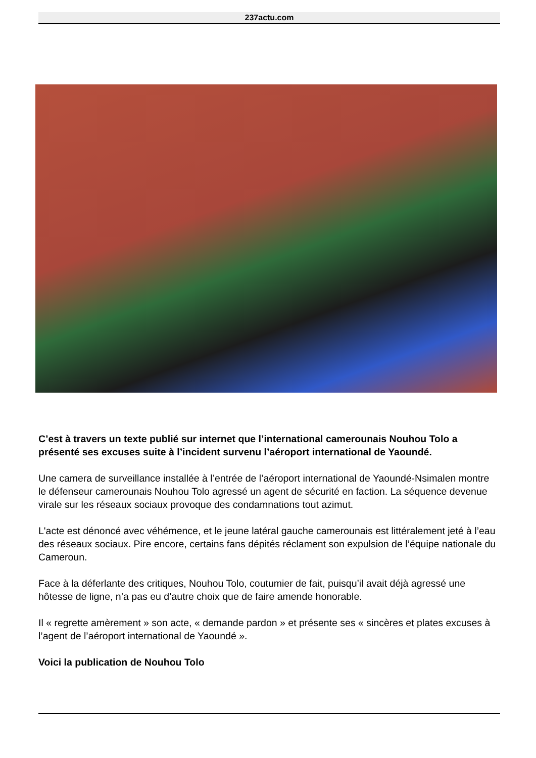237actu.com
C’est à travers un texte publié sur internet que l’international camerounais Nouhou Tolo a présenté ses excuses suite à l’incident survenu l’aéroport international de Yaoundé.
Une camera de surveillance installée à l’entrée de l’aéroport international de Yaoundé-Nsimalen montre le défenseur camerounais Nouhou Tolo agressé un agent de sécurité en faction. La séquence devenue virale sur les réseaux sociaux provoque des condamnations tout azimut.
L'acte est dénoncé avec véhémence, et le jeune latéral gauche camerounais est littéralement jeté à l’eau des réseaux sociaux. Pire encore, certains fans dépités réclament son expulsion de l’équipe nationale du Cameroun.
Face à la déferlante des critiques, Nouhou Tolo, coutumier de fait, puisqu’il avait déjà agressé une hôtesse de ligne, n’a pas eu d’autre choix que de faire amende honorable.
Il « regrette amèrement » son acte, « demande pardon » et présente ses « sincères et plates excuses à l’agent de l’aéroport international de Yaoundé ».
Voici la publication de Nouhou Tolo